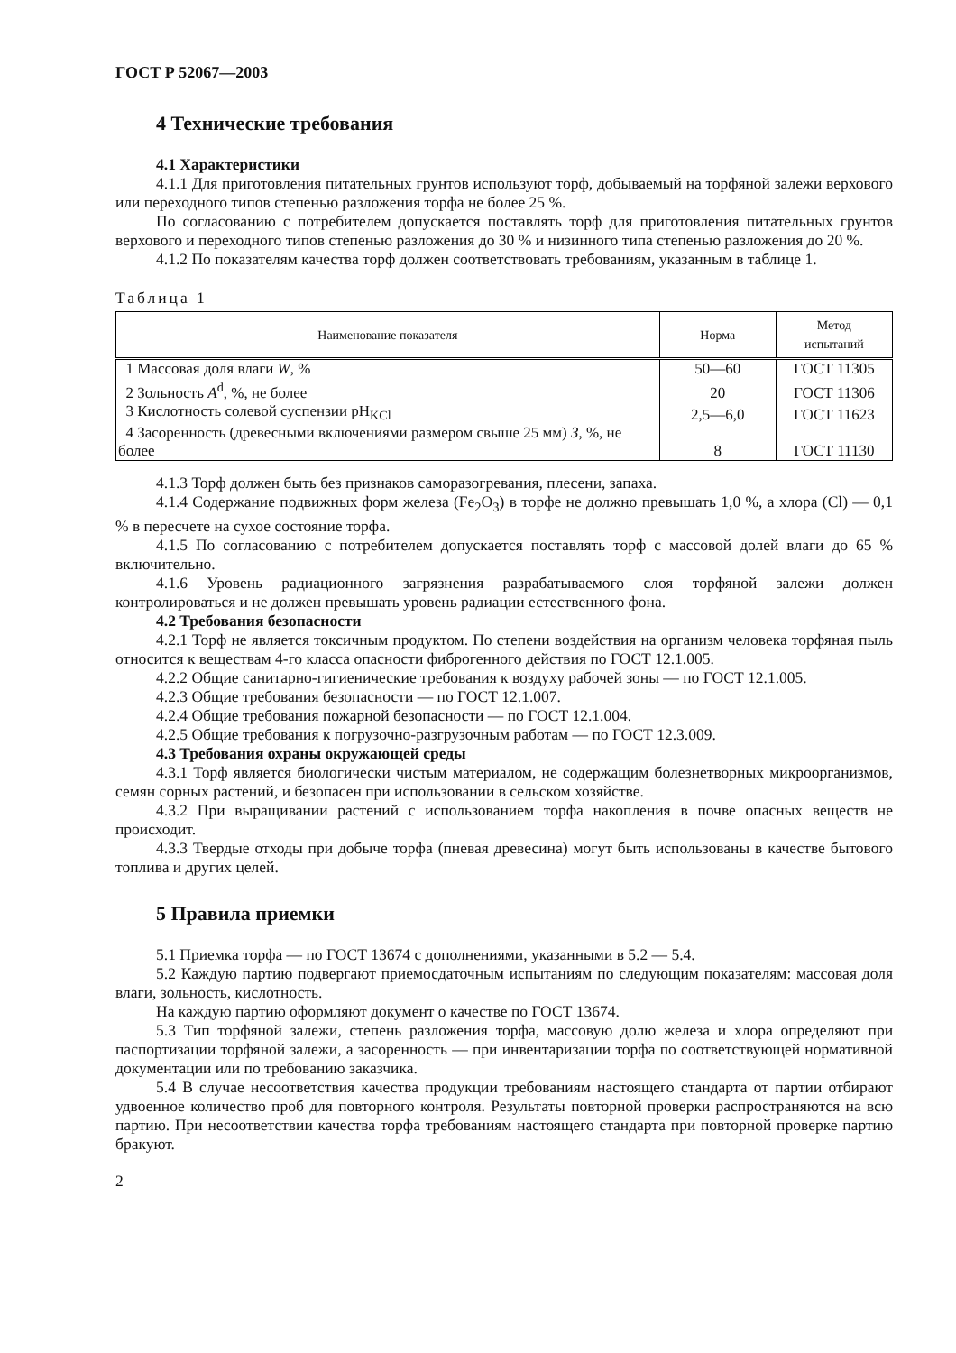ГОСТ Р 52067—2003
4 Технические требования
4.1 Характеристики
4.1.1 Для приготовления питательных грунтов используют торф, добываемый на торфяной залежи верхового или переходного типов степенью разложения торфа не более 25 %.
По согласованию с потребителем допускается поставлять торф для приготовления питательных грунтов верхового и переходного типов степенью разложения до 30 % и низинного типа степенью разложения до 20 %.
4.1.2 По показателям качества торф должен соответствовать требованиям, указанным в таблице 1.
Таблица 1
| Наименование показателя | Норма | Метод испытаний |
| --- | --- | --- |
| 1 Массовая доля влаги W , % | 50—60 | ГОСТ 11305 |
| 2 Зольность A<sup>d</sup>, %, не более | 20 | ГОСТ 11306 |
| 3 Кислотность солевой суспензии pH<sub>KCl</sub> | 2,5—6,0 | ГОСТ 11623 |
| 4 Засоренность (древесными включениями размером свыше 25 мм) З , %, не более | 8 | ГОСТ 11130 |
4.1.3 Торф должен быть без признаков саморазогревания, плесени, запаха.
4.1.4 Содержание подвижных форм железа (Fe<sub>2</sub>O<sub>3</sub>) в торфе не должно превышать 1,0 %, а хлора (Cl) — 0,1 % в пересчете на сухое состояние торфа.
4.1.5 По согласованию с потребителем допускается поставлять торф с массовой долей влаги до 65 % включительно.
4.1.6 Уровень радиационного загрязнения разрабатываемого слоя торфяной залежи должен контролироваться и не должен превышать уровень радиации естественного фона.
4.2 Требования безопасности
4.2.1 Торф не является токсичным продуктом. По степени воздействия на организм человека торфяная пыль относится к веществам 4-го класса опасности фиброгенного действия по ГОСТ 12.1.005.
4.2.2 Общие санитарно-гигиенические требования к воздуху рабочей зоны — по ГОСТ 12.1.005.
4.2.3 Общие требования безопасности — по ГОСТ 12.1.007.
4.2.4 Общие требования пожарной безопасности — по ГОСТ 12.1.004.
4.2.5 Общие требования к погрузочно-разгрузочным работам — по ГОСТ 12.3.009.
4.3 Требования охраны окружающей среды
4.3.1 Торф является биологически чистым материалом, не содержащим болезнетворных микроорганизмов, семян сорных растений, и безопасен при использовании в сельском хозяйстве.
4.3.2 При выращивании растений с использованием торфа накопления в почве опасных веществ не происходит.
4.3.3 Твердые отходы при добыче торфа (пневая древесина) могут быть использованы в качестве бытового топлива и других целей.
5 Правила приемки
5.1 Приемка торфа — по ГОСТ 13674 с дополнениями, указанными в 5.2 — 5.4.
5.2 Каждую партию подвергают приемосдаточным испытаниям по следующим показателям: массовая доля влаги, зольность, кислотность.
На каждую партию оформляют документ о качестве по ГОСТ 13674.
5.3 Тип торфяной залежи, степень разложения торфа, массовую долю железа и хлора определяют при паспортизации торфяной залежи, а засоренность — при инвентаризации торфа по соответствующей нормативной документации или по требованию заказчика.
5.4 В случае несоответствия качества продукции требованиям настоящего стандарта от партии отбирают удвоенное количество проб для повторного контроля. Результаты повторной проверки распространяются на всю партию. При несоответствии качества торфа требованиям настоящего стандарта при повторной проверке партию бракуют.
2